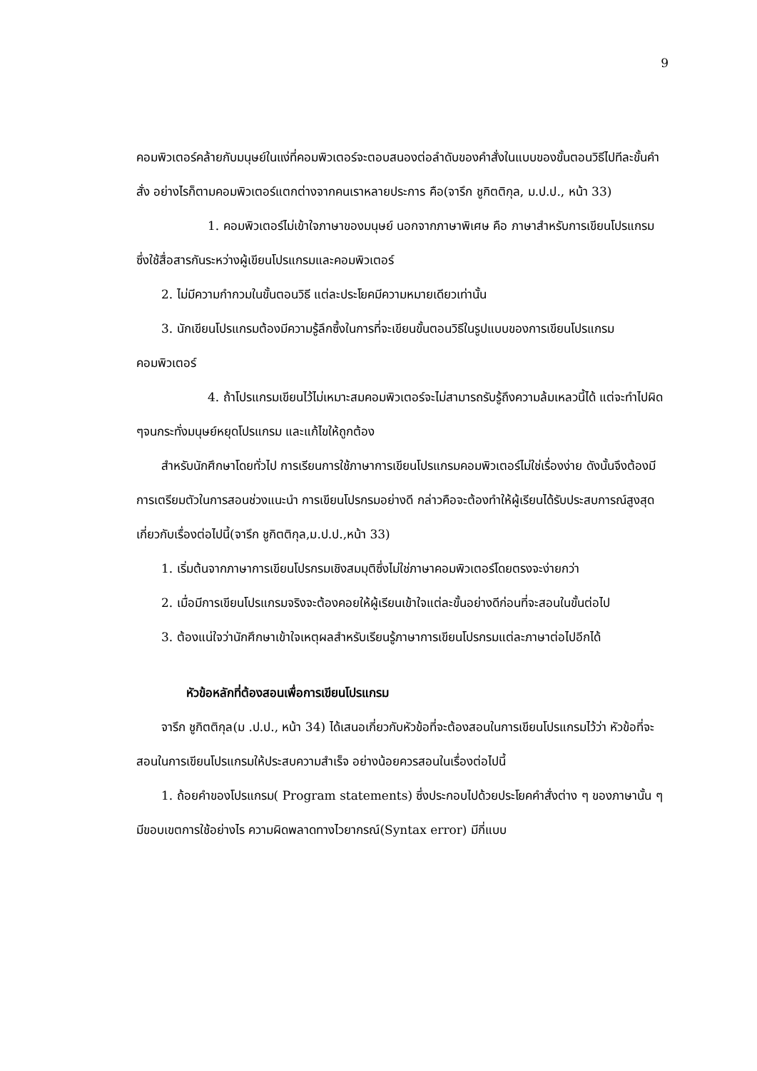9
คอมพิวเตอร์คล้ายกับมนุษย์ในแง่ที่คอมพิวเตอร์จะตอบสนองต่อลำดับของคำสั่งในแบบของขั้นตอนวิธีไปทีละขั้นคำสั่ง อย่างไรก็ตามคอมพิวเตอร์แตกต่างจากคนเราหลายประการ คือ(จารึก ชูกิตติกุล, ม.ป.ป., หน้า 33)
1. คอมพิวเตอร์ไม่เข้าใจภาษาของมนุษย์ นอกจากภาษาพิเศษ คือ ภาษาสำหรับการเขียนโปรแกรม ซึ่งใช้สื่อสารกันระหว่างผู้เขียนโปรแกรมและคอมพิวเตอร์
2. ไม่มีความกำกวมในขั้นตอนวิธี แต่ละประโยคมีความหมายเดียวเท่านั้น
3. นักเขียนโปรแกรมต้องมีความรู้ลึกซึ้งในการที่จะเขียนขั้นตอนวิธีในรูปแบบของการเขียนโปรแกรมคอมพิวเตอร์
4. ถ้าโปรแกรมเขียนไว้ไม่เหมาะสมคอมพิวเตอร์จะไม่สามารถรับรู้ถึงความล้มเหลวนี้ได้ แต่จะทำไปผิด ๆจนกระทั่งมนุษย์หยุดโปรแกรม และแก้ไขให้ถูกต้อง
สำหรับนักศึกษาโดยทั่วไป การเรียนการใช้ภาษาการเขียนโปรแกรมคอมพิวเตอร์ไม่ใช่เรื่องง่าย ดังนั้นจึงต้องมีการเตรียมตัวในการสอนช่วงแนะนำ การเขียนโปรกรมอย่างดี กล่าวคือจะต้องทำให้ผู้เรียนได้รับประสบการณ์สูงสุดเกี่ยวกับเรื่องต่อไปนี้(จารึก ชูกิตติกุล,ม.ป.ป.,หน้า 33)
1. เริ่มต้นจากภาษาการเขียนโปรกรมเชิงสมมุติซึ่งไม่ใช่ภาษาคอมพิวเตอร์โดยตรงจะง่ายกว่า
2. เมื่อมีการเขียนโปรแกรมจริงจะต้องคอยให้ผู้เรียนเข้าใจแต่ละขั้นอย่างดีก่อนที่จะสอนในขั้นต่อไป
3. ต้องแน่ใจว่านักศึกษาเข้าใจเหตุผลสำหรับเรียนรู้ภาษาการเขียนโปรกรมแต่ละภาษาต่อไปอีกได้
หัวข้อหลักที่ต้องสอนเพื่อการเขียนโปรแกรม
จารึก ชูกิตติกุล(ม .ป.ป., หน้า 34) ได้เสนอเกี่ยวกับหัวข้อที่จะต้องสอนในการเขียนโปรแกรมไว้ว่า หัวข้อที่จะสอนในการเขียนโปรแกรมให้ประสบความสำเร็จ อย่างน้อยควรสอนในเรื่องต่อไปนี้
1. ถ้อยคำของโปรแกรม( Program statements) ซึ่งประกอบไปด้วยประโยคคำสั่งต่าง ๆ ของภาษานั้น ๆ มีขอบเขตการใช้อย่างไร ความผิดพลาดทางไวยากรณ์(Syntax error) มีกี่แบบ